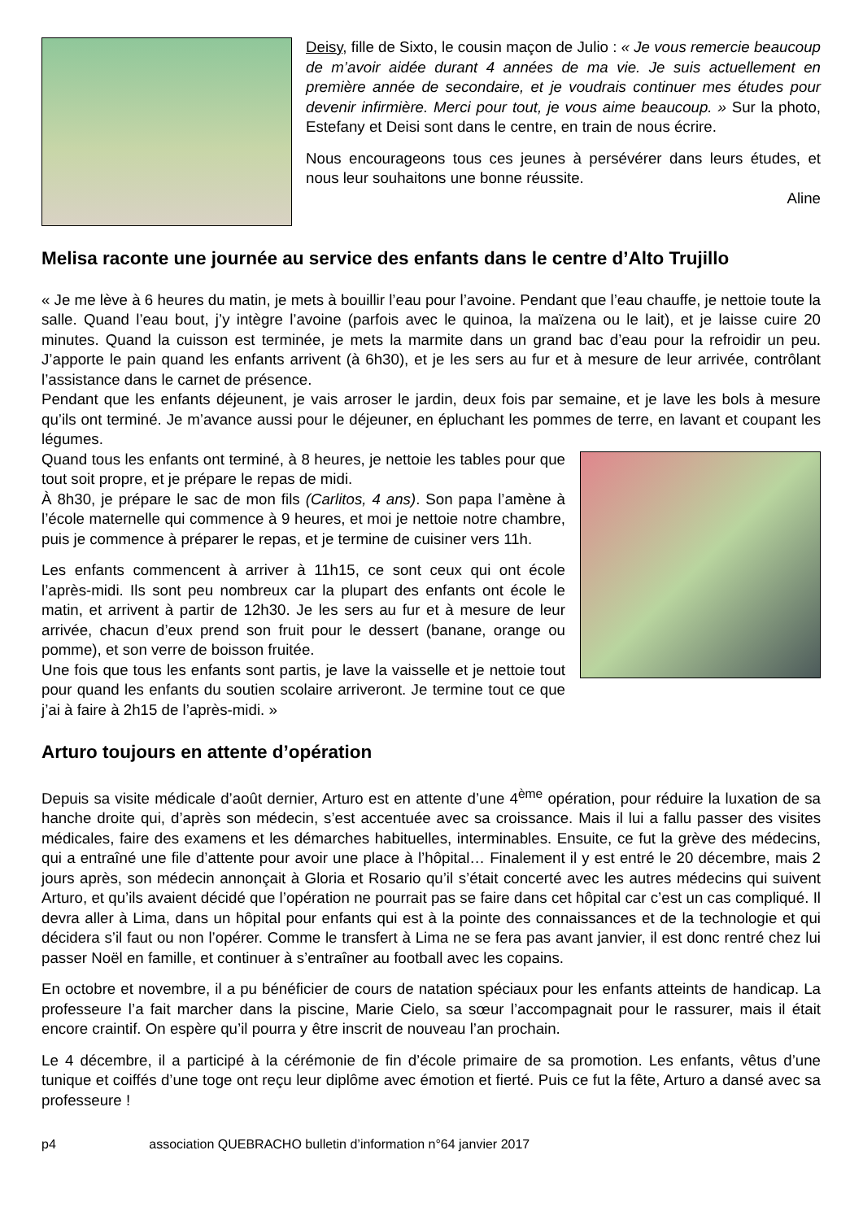Deisy, fille de Sixto, le cousin maçon de Julio : « Je vous remercie beaucoup de m’avoir aidée durant 4 années de ma vie. Je suis actuellement en première année de secondaire, et je voudrais continuer mes études pour devenir infirmière. Merci pour tout, je vous aime beaucoup. » Sur la photo, Estefany et Deisi sont dans le centre, en train de nous écrire.
Nous encourageons tous ces jeunes à persévérer dans leurs études, et nous leur souhaitons une bonne réussite.
Aline
Melisa raconte une journée au service des enfants dans le centre d’Alto Trujillo
« Je me lève à 6 heures du matin, je mets à bouillir l’eau pour l’avoine. Pendant que l’eau chauffe, je nettoie toute la salle. Quand l’eau bout, j’y intègre l’avoine (parfois avec le quinoa, la maïzena ou le lait), et je laisse cuire 20 minutes. Quand la cuisson est terminée, je mets la marmite dans un grand bac d’eau pour la refroidir un peu. J’apporte le pain quand les enfants arrivent (à 6h30), et je les sers au fur et à mesure de leur arrivée, contrôlant l’assistance dans le carnet de présence.
Pendant que les enfants déjeunent, je vais arroser le jardin, deux fois par semaine, et je lave les bols à mesure qu’ils ont terminé. Je m’avance aussi pour le déjeuner, en épluchant les pommes de terre, en lavant et coupant les légumes.
Quand tous les enfants ont terminé, à 8 heures, je nettoie les tables pour que tout soit propre, et je prépare le repas de midi.
À 8h30, je prépare le sac de mon fils (Carlitos, 4 ans). Son papa l’amène à l’école maternelle qui commence à 9 heures, et moi je nettoie notre chambre, puis je commence à préparer le repas, et je termine de cuisiner vers 11h.
Les enfants commencent à arriver à 11h15, ce sont ceux qui ont école l’après-midi. Ils sont peu nombreux car la plupart des enfants ont école le matin, et arrivent à partir de 12h30. Je les sers au fur et à mesure de leur arrivée, chacun d’eux prend son fruit pour le dessert (banane, orange ou pomme), et son verre de boisson fruitée.
Une fois que tous les enfants sont partis, je lave la vaisselle et je nettoie tout pour quand les enfants du soutien scolaire arriveront. Je termine tout ce que j’ai à faire à 2h15 de l’après-midi. »
Arturo toujours en attente d’opération
Depuis sa visite médicale d’août dernier, Arturo est en attente d’une 4<sup>ème</sup> opération, pour réduire la luxation de sa hanche droite qui, d’après son médecin, s’est accentuée avec sa croissance. Mais il lui a fallu passer des visites médicales, faire des examens et les démarches habituelles, interminables. Ensuite, ce fut la grève des médecins, qui a entraîné une file d’attente pour avoir une place à l’hôpital… Finalement il y est entré le 20 décembre, mais 2 jours après, son médecin annonçait à Gloria et Rosario qu’il s’était concerté avec les autres médecins qui suivent Arturo, et qu’ils avaient décidé que l’opération ne pourrait pas se faire dans cet hôpital car c’est un cas compliqué. Il devra aller à Lima, dans un hôpital pour enfants qui est à la pointe des connaissances et de la technologie et qui décidera s’il faut ou non l’opérer. Comme le transfert à Lima ne se fera pas avant janvier, il est donc rentré chez lui passer Noël en famille, et continuer à s’entraîner au football avec les copains.
En octobre et novembre, il a pu bénéficier de cours de natation spéciaux pour les enfants atteints de handicap. La professeure l’a fait marcher dans la piscine, Marie Cielo, sa sœur l’accompagnait pour le rassurer, mais il était encore craintif. On espère qu’il pourra y être inscrit de nouveau l’an prochain.
Le 4 décembre, il a participé à la cérémonie de fin d’école primaire de sa promotion. Les enfants, vêtus d’une tunique et coiffés d’une toge ont reçu leur diplôme avec émotion et fierté. Puis ce fut la fête, Arturo a dansé avec sa professeure !
p4 association QUEBRACHO bulletin d’information n°64 janvier 2017